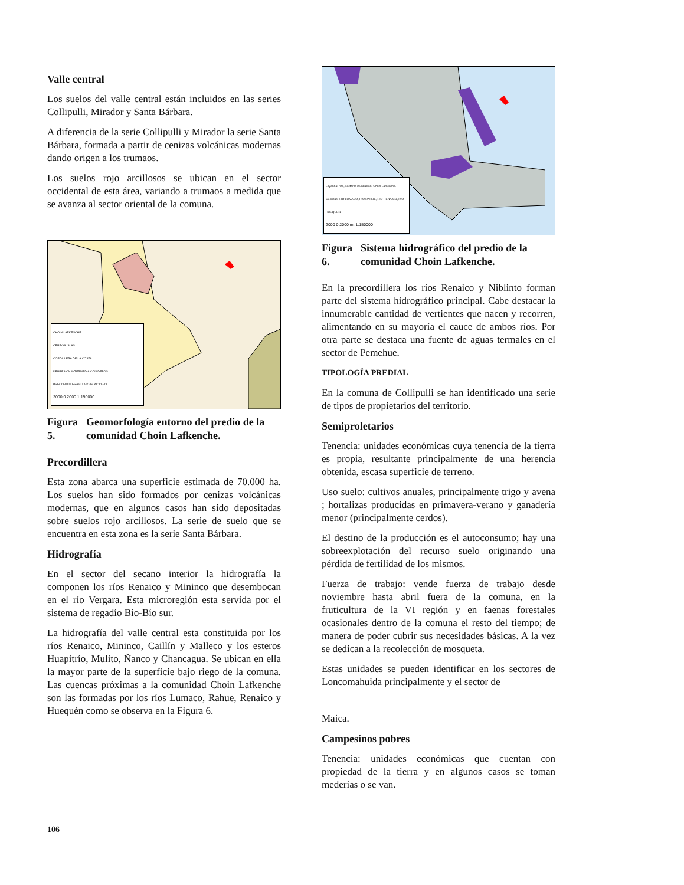Valle central
Los suelos del valle central están incluidos en las series Collipulli, Mirador y Santa Bárbara.
A diferencia de la serie Collipulli y Mirador la serie Santa Bárbara, formada a partir de cenizas volcánicas modernas dando origen a los trumaos.
Los suelos rojo arcillosos se ubican en el sector occidental de esta área, variando a trumaos a medida que se avanza al sector oriental de la comuna.
CHOIN LAFKENCHE
CERROS ISLAS
CORDILLERA DE LA COSTA
DEPRESION INTERMEDIA CON DEPOS
PRECORDILLERA FLUVIO-GLACIO-VOL
2000 0 2000 1:150000
Figura 5. Geomorfología entorno del predio de la comunidad Choin Lafkenche.
Precordillera
Esta zona abarca una superficie estimada de 70.000 ha. Los suelos han sido formados por cenizas volcánicas modernas, que en algunos casos han sido depositadas sobre suelos rojo arcillosos. La serie de suelo que se encuentra en esta zona es la serie Santa Bárbara.
Hidrografía
En el sector del secano interior la hidrografía la componen los ríos Renaico y Mininco que desembocan en el río Vergara. Esta microregión esta servida por el sistema de regadío Bío-Bío sur.
La hidrografía del valle central esta constituida por los ríos Renaico, Mininco, Caillín y Malleco y los esteros Huapitrío, Mulito, Ñanco y Chancagua. Se ubican en ella la mayor parte de la superficie bajo riego de la comuna. Las cuencas próximas a la comunidad Choin Lafkenche son las formadas por los ríos Lumaco, Rahue, Renaico y Huequén como se observa en la Figura 6.
Leyenda: ríos, sectores inundación, Choin Lafkenche. Cuencas: RIO LUMACO, RIO RAHUE, RIO RENAICO, RIO HUEQUEN
2000 0 2000 m. 1:150000
Figura 6. Sistema hidrográfico del predio de la comunidad Choin Lafkenche.
En la precordillera los ríos Renaico y Niblinto forman parte del sistema hidrográfico principal. Cabe destacar la innumerable cantidad de vertientes que nacen y recorren, alimentando en su mayoría el cauce de ambos ríos. Por otra parte se destaca una fuente de aguas termales en el sector de Pemehue.
TIPOLOGÍA PREDIAL
En la comuna de Collipulli se han identificado una serie de tipos de propietarios del territorio.
Semiproletarios
Tenencia: unidades económicas cuya tenencia de la tierra es propia, resultante principalmente de una herencia obtenida, escasa superficie de terreno.
Uso suelo: cultivos anuales, principalmente trigo y avena ; hortalizas producidas en primavera-verano y ganadería menor (principalmente cerdos).
El destino de la producción es el autoconsumo; hay una sobreexplotación del recurso suelo originando una pérdida de fertilidad de los mismos.
Fuerza de trabajo: vende fuerza de trabajo desde noviembre hasta abril fuera de la comuna, en la fruticultura de la VI región y en faenas forestales ocasionales dentro de la comuna el resto del tiempo; de manera de poder cubrir sus necesidades básicas. A la vez se dedican a la recolección de mosqueta.
Estas unidades se pueden identificar en los sectores de Loncomahuida principalmente y el sector de
Maica.
Campesinos pobres
Tenencia: unidades económicas que cuentan con propiedad de la tierra y en algunos casos se toman mederías o se van.
106